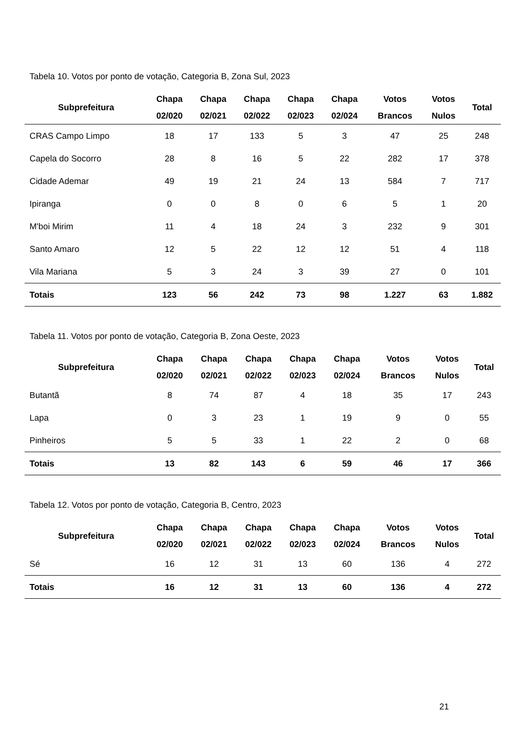Tabela 10. Votos por ponto de votação, Categoria B, Zona Sul, 2023
| Subprefeitura | Chapa 02/020 | Chapa 02/021 | Chapa 02/022 | Chapa 02/023 | Chapa 02/024 | Votos Brancos | Votos Nulos | Total |
| --- | --- | --- | --- | --- | --- | --- | --- | --- |
| CRAS Campo Limpo | 18 | 17 | 133 | 5 | 3 | 47 | 25 | 248 |
| Capela do Socorro | 28 | 8 | 16 | 5 | 22 | 282 | 17 | 378 |
| Cidade Ademar | 49 | 19 | 21 | 24 | 13 | 584 | 7 | 717 |
| Ipiranga | 0 | 0 | 8 | 0 | 6 | 5 | 1 | 20 |
| M'boi Mirim | 11 | 4 | 18 | 24 | 3 | 232 | 9 | 301 |
| Santo Amaro | 12 | 5 | 22 | 12 | 12 | 51 | 4 | 118 |
| Vila Mariana | 5 | 3 | 24 | 3 | 39 | 27 | 0 | 101 |
| Totais | 123 | 56 | 242 | 73 | 98 | 1.227 | 63 | 1.882 |
Tabela 11. Votos por ponto de votação, Categoria B, Zona Oeste, 2023
| Subprefeitura | Chapa 02/020 | Chapa 02/021 | Chapa 02/022 | Chapa 02/023 | Chapa 02/024 | Votos Brancos | Votos Nulos | Total |
| --- | --- | --- | --- | --- | --- | --- | --- | --- |
| Butantã | 8 | 74 | 87 | 4 | 18 | 35 | 17 | 243 |
| Lapa | 0 | 3 | 23 | 1 | 19 | 9 | 0 | 55 |
| Pinheiros | 5 | 5 | 33 | 1 | 22 | 2 | 0 | 68 |
| Totais | 13 | 82 | 143 | 6 | 59 | 46 | 17 | 366 |
Tabela 12. Votos por ponto de votação, Categoria B, Centro, 2023
| Subprefeitura | Chapa 02/020 | Chapa 02/021 | Chapa 02/022 | Chapa 02/023 | Chapa 02/024 | Votos Brancos | Votos Nulos | Total |
| --- | --- | --- | --- | --- | --- | --- | --- | --- |
| Sé | 16 | 12 | 31 | 13 | 60 | 136 | 4 | 272 |
| Totais | 16 | 12 | 31 | 13 | 60 | 136 | 4 | 272 |
21